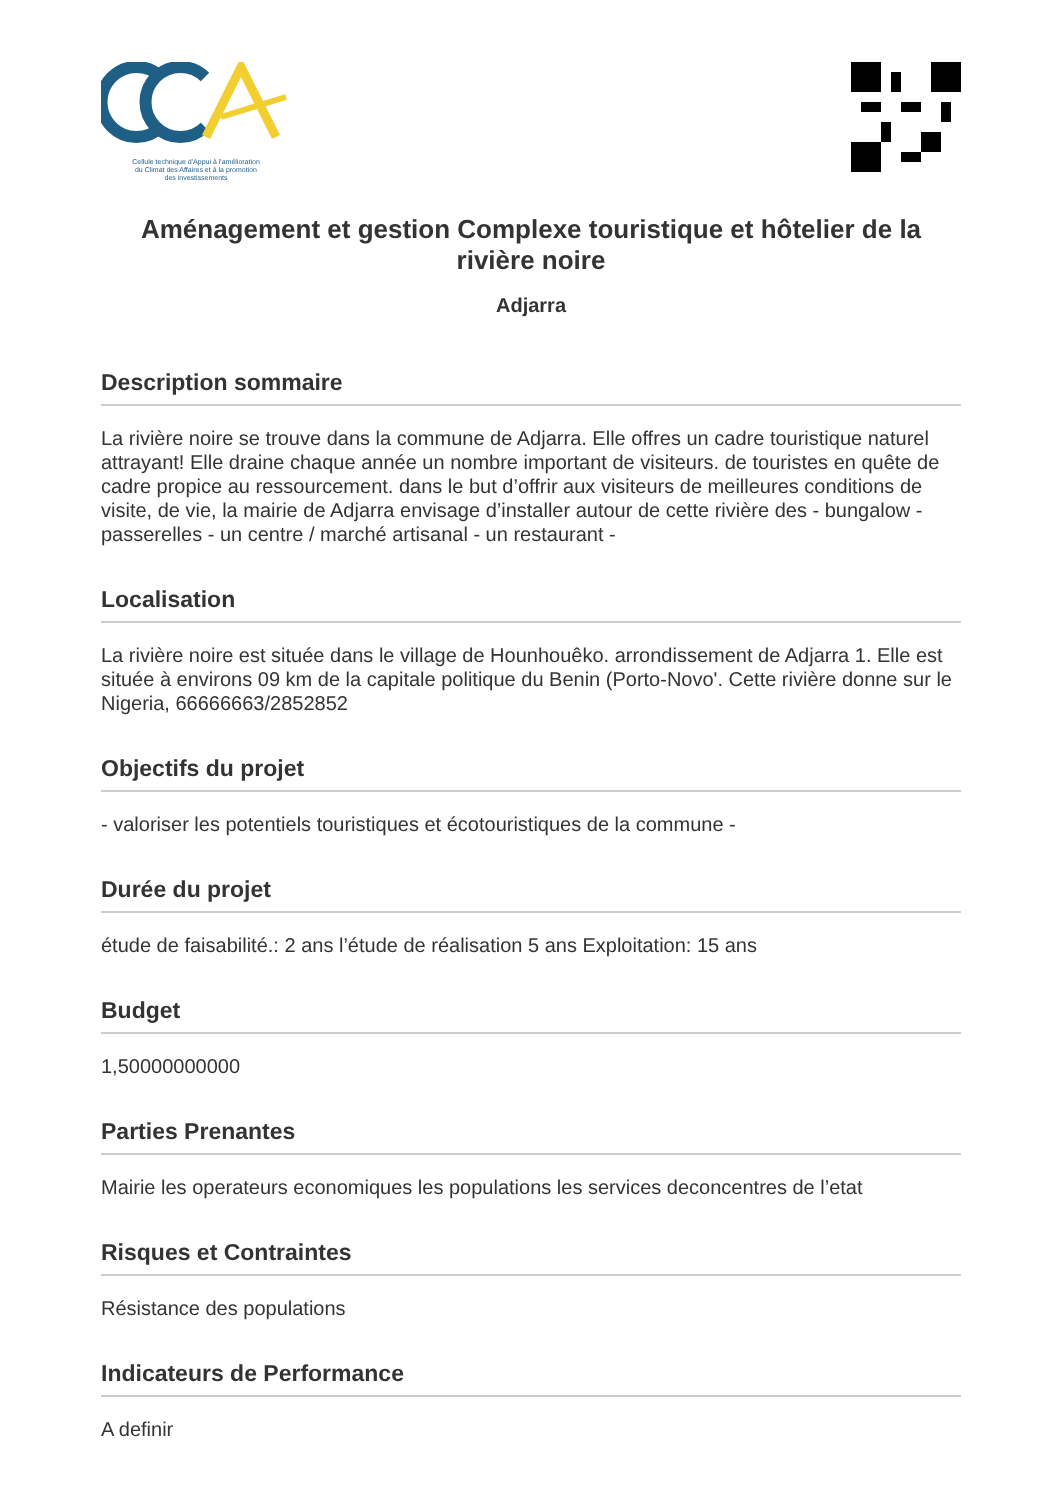Cellule technique d'Appui à l'amélioration
du Climat des Affaires et à la promotion
des investissements
Aménagement et gestion Complexe touristique et hôtelier de la rivière noire
Adjarra
Description sommaire
La rivière noire se trouve dans la commune de Adjarra. Elle offres un cadre touristique naturel attrayant! Elle draine chaque année un nombre important de visiteurs. de touristes en quête de cadre propice au ressourcement. dans le but d’offrir aux visiteurs de meilleures conditions de visite, de vie, la mairie de Adjarra envisage d’installer autour de cette rivière des - bungalow - passerelles - un centre / marché artisanal - un restaurant -
Localisation
La rivière noire est située dans le village de Hounhouêko. arrondissement de Adjarra 1. Elle est située à environs 09 km de la capitale politique du Benin (Porto-Novo'. Cette rivière donne sur le Nigeria, 66666663/2852852
Objectifs du projet
- valoriser les potentiels touristiques et écotouristiques de la commune -
Durée du projet
étude de faisabilité.: 2 ans l’étude de réalisation 5 ans Exploitation: 15 ans
Budget
1,50000000000
Parties Prenantes
Mairie les operateurs economiques les populations les services deconcentres de l’etat
Risques et Contraintes
Résistance des populations
Indicateurs de Performance
A definir